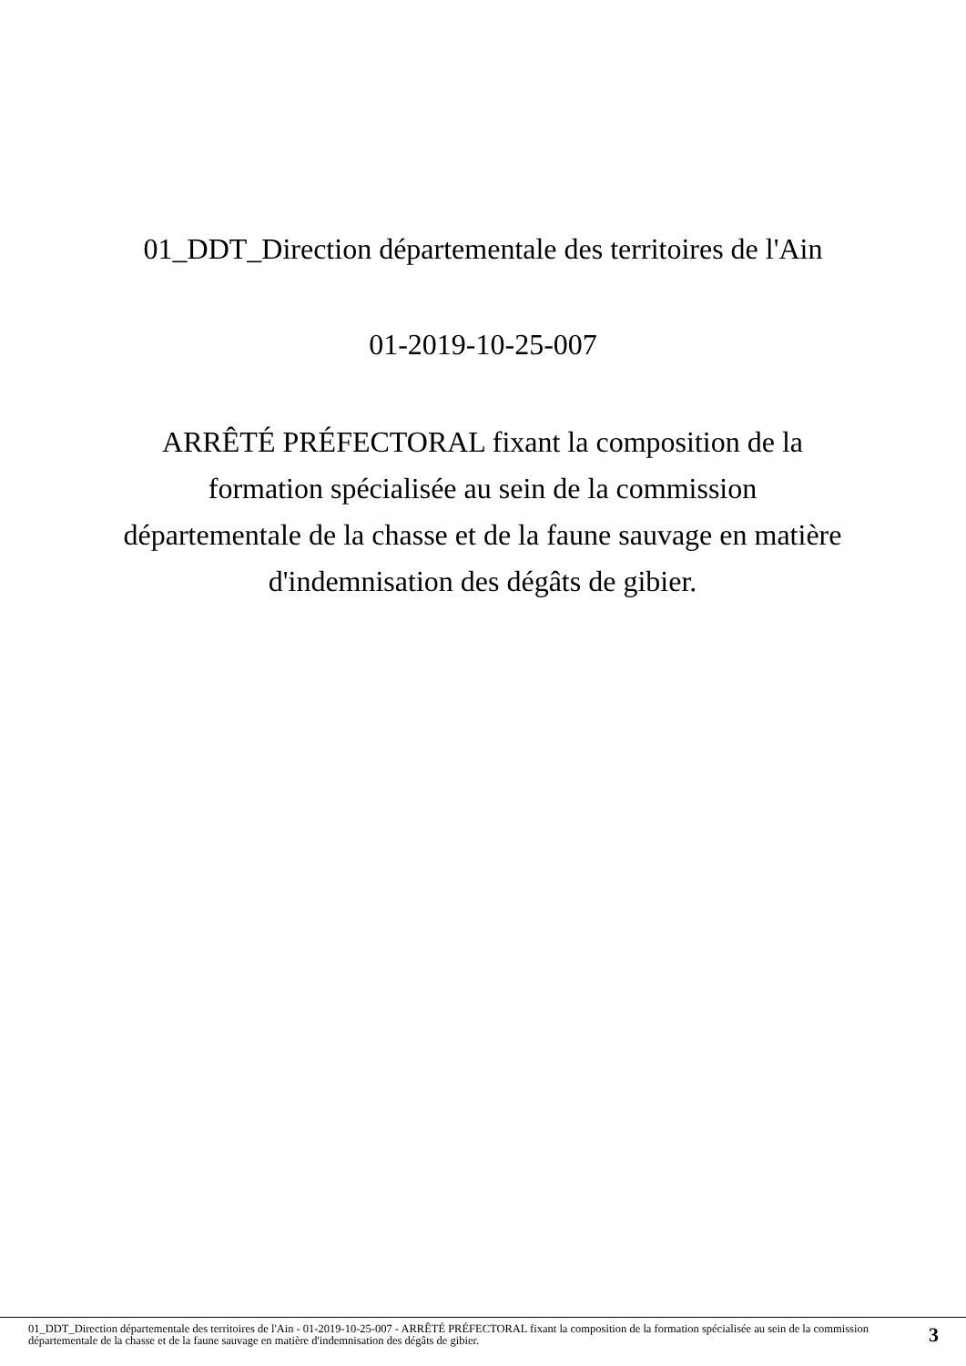01_DDT_Direction départementale des territoires de l'Ain
01-2019-10-25-007
ARRÊTÉ PRÉFECTORAL fixant la composition de la formation spécialisée au sein de la commission départementale de la chasse et de la faune sauvage en matière d'indemnisation des dégâts de gibier.
01_DDT_Direction départementale des territoires de l'Ain - 01-2019-10-25-007 - ARRÊTÉ PRÉFECTORAL fixant la composition de la formation spécialisée au sein de la commission départementale de la chasse et de la faune sauvage en matière d'indemnisation des dégâts de gibier.
3